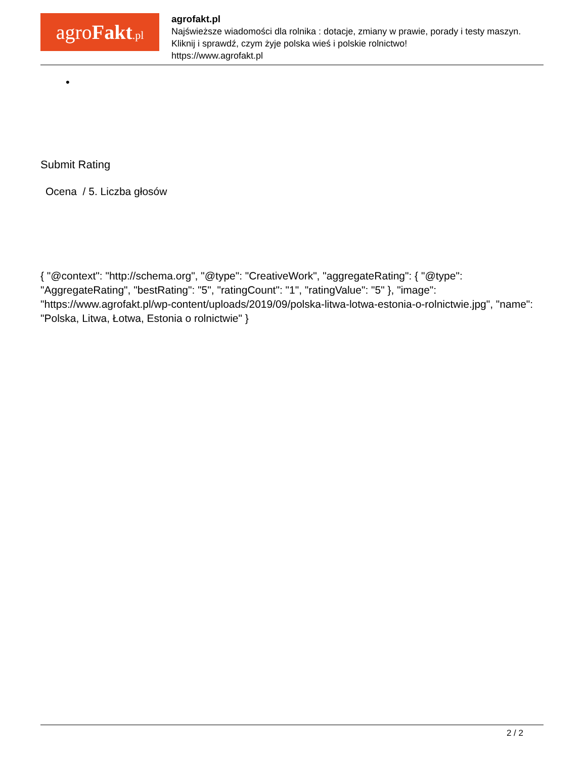agro Fakt.pl
agrofakt.pl
Najświeższe wiadomości dla rolnika : dotacje, zmiany w prawie, porady i testy maszyn.
Kliknij i sprawdź, czym żyje polska wieś i polskie rolnictwo!
https://www.agrofakt.pl
•
Submit Rating
Ocena / 5. Liczba głosów
{ "@context": "http://schema.org", "@type": "CreativeWork", "aggregateRating": { "@type": "AggregateRating", "bestRating": "5", "ratingCount": "1", "ratingValue": "5" }, "image": "https://www.agrofakt.pl/wp-content/uploads/2019/09/polska-litwa-lotwa-estonia-o-rolnictwie.jpg", "name": "Polska, Litwa, Łotwa, Estonia o rolnictwie" }
2 / 2